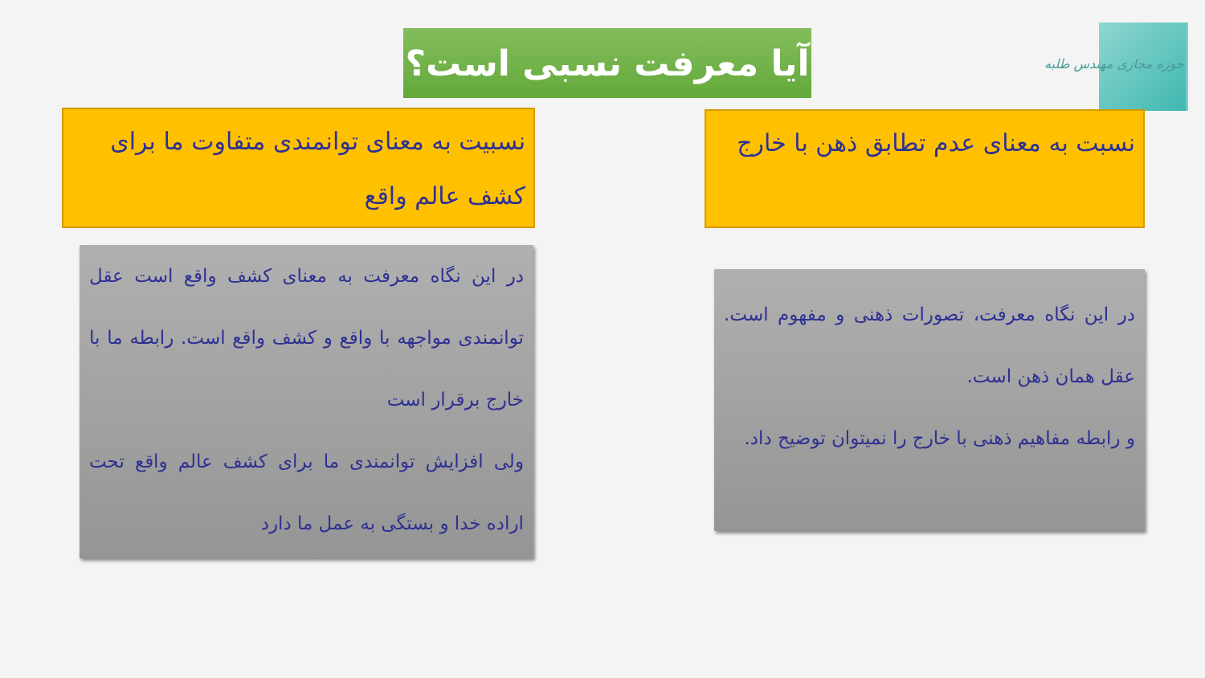حوزه مجازی مهندس طلبه
آیا معرفت نسبی است؟
نسبت به معنای عدم تطابق ذهن با خارج
نسبیت به معنای توانمندی متفاوت ما برای کشف عالم واقع
در این نگاه معرفت، تصورات ذهنی و مفهوم است. عقل همان ذهن است.
و رابطه مفاهیم ذهنی با خارج را نمیتوان توضیح داد.
در این نگاه معرفت به معنای کشف واقع است عقل توانمندی مواجهه با واقع و کشف واقع است. رابطه ما با خارج برقرار است
ولی افزایش توانمندی ما برای کشف عالم واقع تحت اراده خدا و بستگی به عمل ما دارد